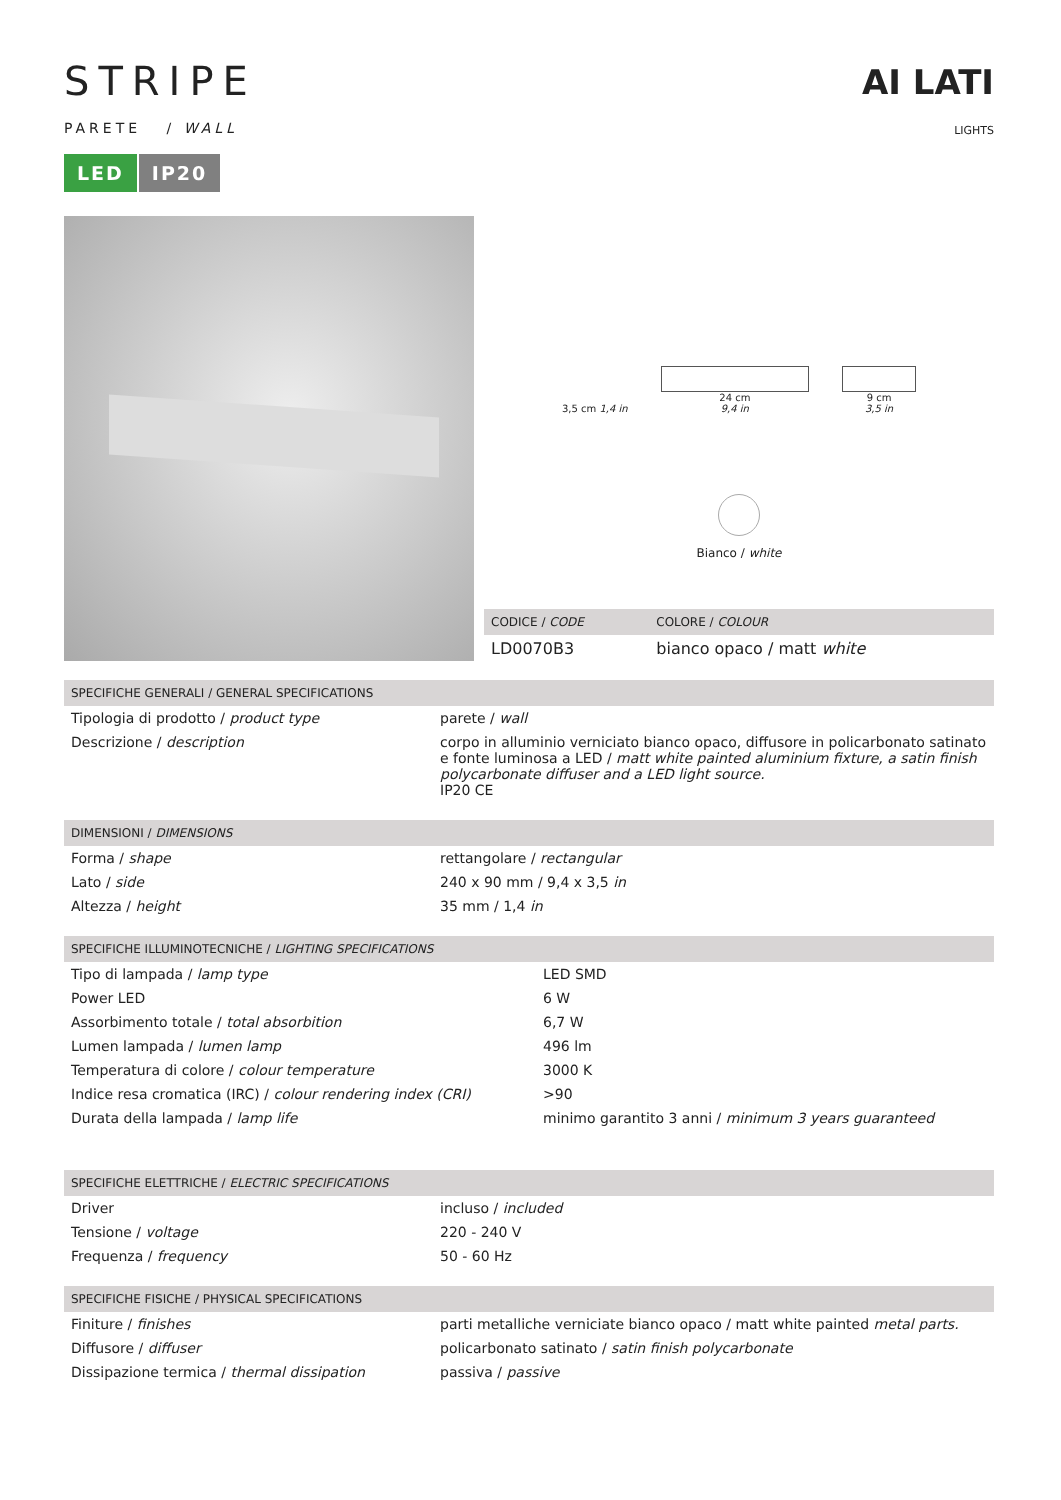STRIPE
PARETE / WALL
LED IP20
AI LATI
LIGHTS
3,5 cm 1,4 in
24 cm
9,4 in
9 cm
3,5 in
Bianco / white
| CODICE / CODE | COLORE / COLOUR |
| --- | --- |
| LD0070B3 | bianco opaco / matt white |
| SPECIFICHE GENERALI / GENERAL SPECIFICATIONS | |
| --- | --- |
| Tipologia di prodotto / product type | parete / wall |
| Descrizione / description | corpo in alluminio verniciato bianco opaco, diffusore in policarbonato satinato e fonte luminosa a LED / matt white painted aluminium fixture, a satin finish polycarbonate diffuser and a LED light source. IP20 CE |
| DIMENSIONI / DIMENSIONS | |
| --- | --- |
| Forma / shape | rettangolare / rectangular |
| Lato / side | 240 x 90 mm / 9,4 x 3,5 in |
| Altezza / height | 35 mm / 1,4 in |
| SPECIFICHE ILLUMINOTECNICHE / LIGHTING SPECIFICATIONS | |
| --- | --- |
| Tipo di lampada / lamp type | LED SMD |
| Power LED | 6 W |
| Assorbimento totale / total absorbition | 6,7 W |
| Lumen lampada / lumen lamp | 496 lm |
| Temperatura di colore / colour temperature | 3000 K |
| Indice resa cromatica (IRC) / colour rendering index (CRI) | >90 |
| Durata della lampada / lamp life | minimo garantito 3 anni / minimum 3 years guaranteed |
| SPECIFICHE ELETTRICHE / ELECTRIC SPECIFICATIONS | |
| --- | --- |
| Driver | incluso / included |
| Tensione / voltage | 220 - 240 V |
| Frequenza / frequency | 50 - 60 Hz |
| SPECIFICHE FISICHE / PHYSICAL SPECIFICATIONS | |
| --- | --- |
| Finiture / finishes | parti metalliche verniciate bianco opaco / matt white painted metal parts. |
| Diffusore / diffuser | policarbonato satinato / satin finish polycarbonate |
| Dissipazione termica / thermal dissipation | passiva / passive |